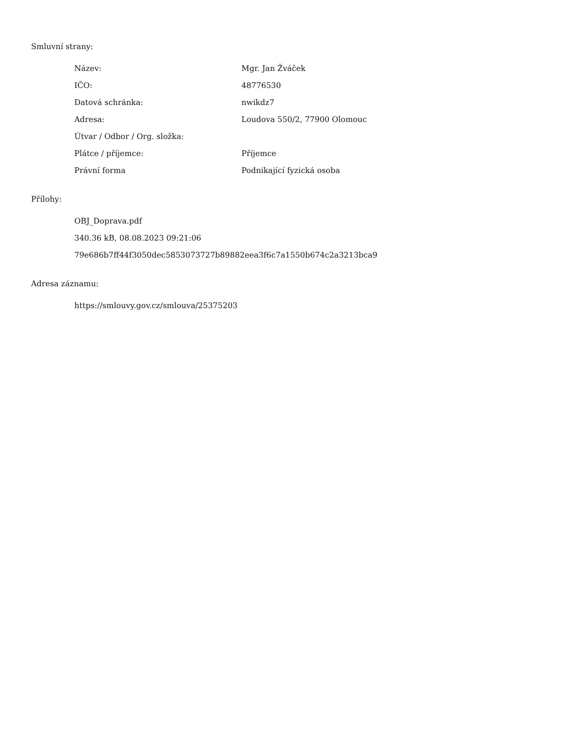Smluvní strany:
| Název: | Mgr. Jan Žváček |
| IČO: | 48776530 |
| Datová schránka: | nwikdz7 |
| Adresa: | Loudova 550/2, 77900 Olomouc |
| Útvar / Odbor / Org. složka: | |
| Plátce / příjemce: | Příjemce |
| Právní forma | Podnikající fyzická osoba |
Přílohy:
OBJ_Doprava.pdf
340.36 kB, 08.08.2023 09:21:06
79e686b7ff44f3050dec5853073727b89882eea3f6c7a1550b674c2a3213bca9
Adresa záznamu:
https://smlouvy.gov.cz/smlouva/25375203